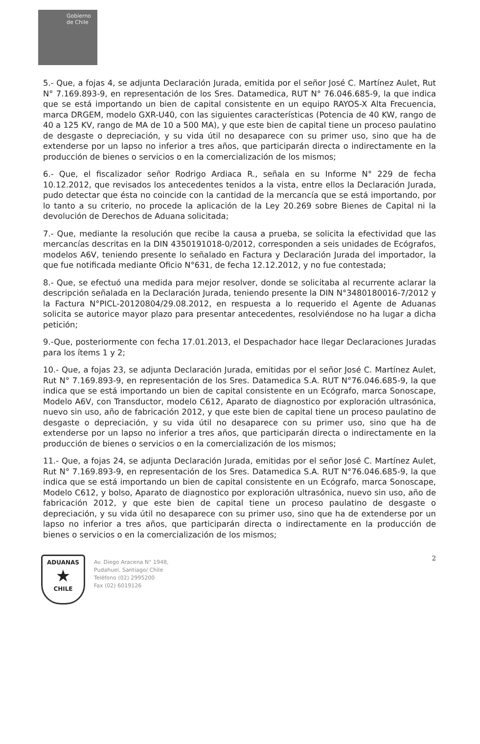Gobierno
de Chile
5.- Que, a fojas 4, se adjunta Declaración Jurada, emitida por el señor José C. Martínez Aulet, Rut N° 7.169.893-9, en representación de los Sres. Datamedica, RUT N° 76.046.685-9, la que indica que se está importando un bien de capital consistente en un equipo RAYOS-X Alta Frecuencia, marca DRGEM, modelo GXR-U40, con las siguientes características (Potencia de 40 KW, rango de 40 a 125 KV, rango de MA de 10 a 500 MA), y que este bien de capital tiene un proceso paulatino de desgaste o depreciación, y su vida útil no desaparece con su primer uso, sino que ha de extenderse por un lapso no inferior a tres años, que participarán directa o indirectamente en la producción de bienes o servicios o en la comercialización de los mismos;
6.- Que, el fiscalizador señor Rodrigo Ardiaca R., señala en su Informe N° 229 de fecha 10.12.2012, que revisados los antecedentes tenidos a la vista, entre ellos la Declaración Jurada, pudo detectar que ésta no coincide con la cantidad de la mercancía que se está importando, por lo tanto a su criterio, no procede la aplicación de la Ley 20.269 sobre Bienes de Capital ni la devolución de Derechos de Aduana solicitada;
7.- Que, mediante la resolución que recibe la causa a prueba, se solicita la efectividad que las mercancías descritas en la DIN 4350191018-0/2012, corresponden a seis unidades de Ecógrafos, modelos A6V, teniendo presente lo señalado en Factura y Declaración Jurada del importador, la que fue notificada mediante Oficio N°631, de fecha 12.12.2012, y no fue contestada;
8.- Que, se efectuó una medida para mejor resolver, donde se solicitaba al recurrente aclarar la descripción señalada en la Declaración Jurada, teniendo presente la DIN N°3480180016-7/2012 y la Factura N°PICL-20120804/29.08.2012, en respuesta a lo requerido el Agente de Aduanas solicita se autorice mayor plazo para presentar antecedentes, resolviéndose no ha lugar a dicha petición;
9.-Que, posteriormente con fecha 17.01.2013, el Despachador hace llegar Declaraciones Juradas para los ítems 1 y 2;
10.- Que, a fojas 23, se adjunta Declaración Jurada, emitidas por el señor José C. Martínez Aulet, Rut N° 7.169.893-9, en representación de los Sres. Datamedica S.A. RUT N°76.046.685-9, la que indica que se está importando un bien de capital consistente en un Ecógrafo, marca Sonoscape, Modelo A6V, con Transductor, modelo C612, Aparato de diagnostico por exploración ultrasónica, nuevo sin uso, año de fabricación 2012, y que este bien de capital tiene un proceso paulatino de desgaste o depreciación, y su vida útil no desaparece con su primer uso, sino que ha de extenderse por un lapso no inferior a tres años, que participarán directa o indirectamente en la producción de bienes o servicios o en la comercialización de los mismos;
11.- Que, a fojas 24, se adjunta Declaración Jurada, emitidas por el señor José C. Martínez Aulet, Rut N° 7.169.893-9, en representación de los Sres. Datamedica S.A. RUT N°76.046.685-9, la que indica que se está importando un bien de capital consistente en un Ecógrafo, marca Sonoscape, Modelo C612, y bolso, Aparato de diagnostico por exploración ultrasónica, nuevo sin uso, año de fabricación 2012, y que este bien de capital tiene un proceso paulatino de desgaste o depreciación, y su vida útil no desaparece con su primer uso, sino que ha de extenderse por un lapso no inferior a tres años, que participarán directa o indirectamente en la producción de bienes o servicios o en la comercialización de los mismos;
ADUANAS
★
CHILE
Av. Diego Aracena N° 1948,
Pudahuel, Santiago/ Chile
Teléfono (02) 2995200
Fax (02) 6019126
2